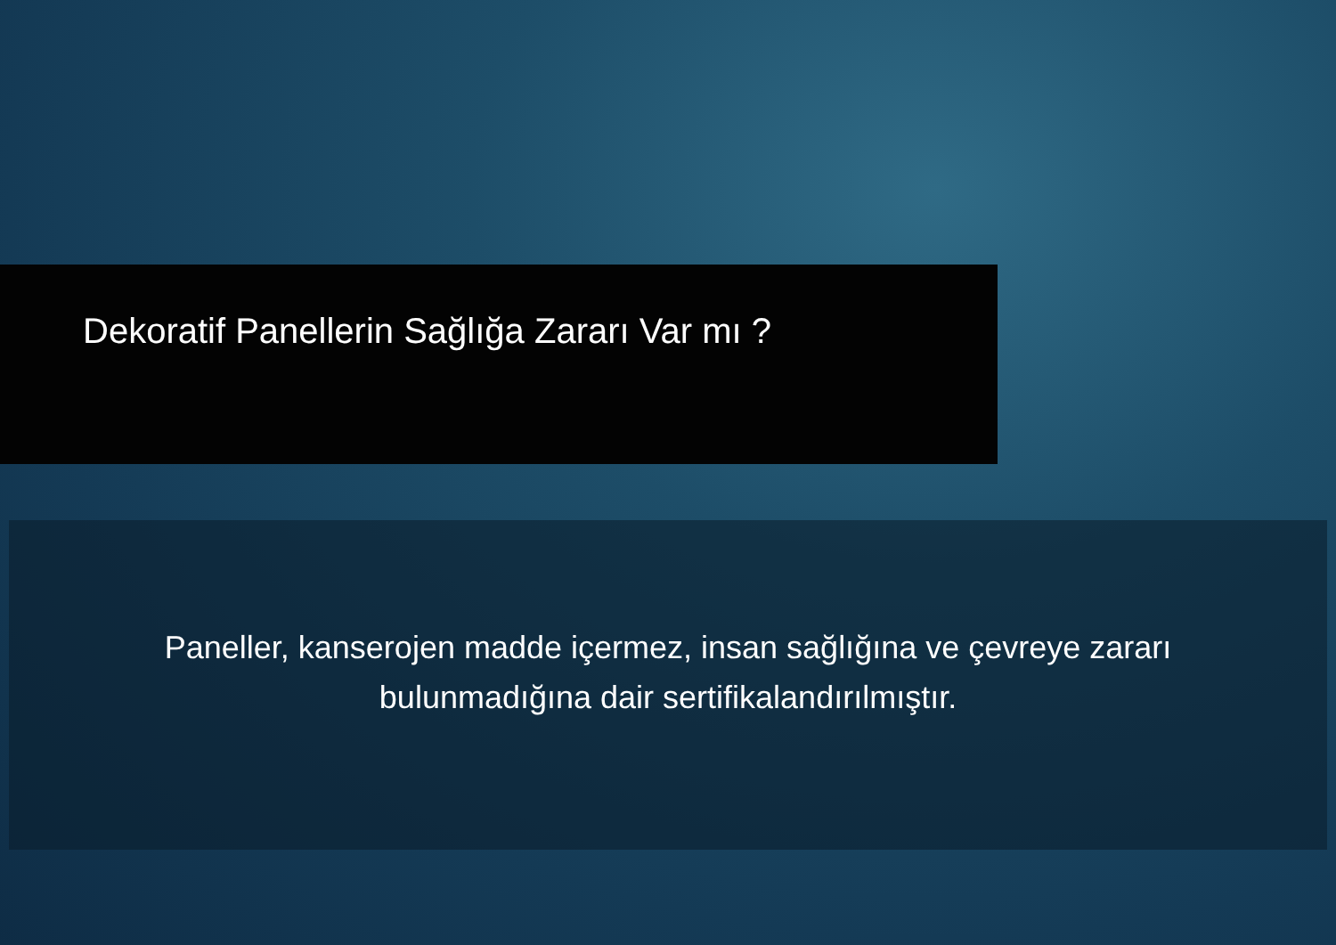Dekoratif Panellerin Sağlığa Zararı Var mı ?
Paneller, kanserojen madde içermez, insan sağlığına ve çevreye zararı
bulunmadığına dair sertifikalandırılmıştır.